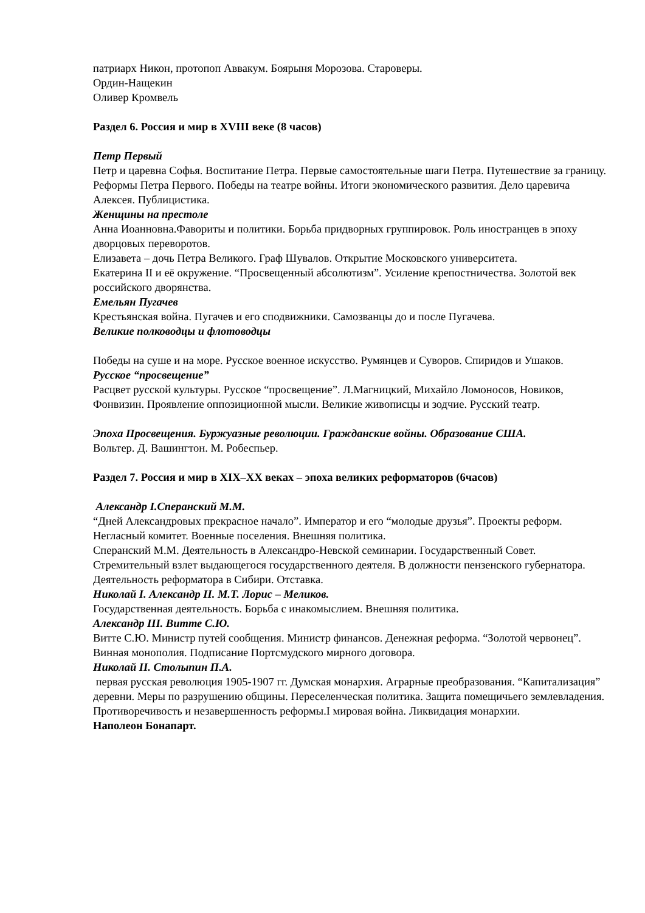патриарх Никон, протопоп Аввакум. Боярыня Морозова. Староверы.
Ордин-Нащекин
Оливер Кромвель
Раздел 6. Россия и мир в XVIII веке (8 часов)
Петр Первый
Петр и царевна Софья. Воспитание Петра. Первые самостоятельные шаги Петра. Путешествие за границу. Реформы Петра Первого. Победы на театре войны. Итоги экономического развития. Дело царевича Алексея. Публицистика.
Женщины на престоле
Анна Иоанновна.Фавориты и политики. Борьба придворных группировок. Роль иностранцев в эпоху дворцовых переворотов.
Елизавета – дочь Петра Великого. Граф Шувалов. Открытие Московского университета.
Екатерина II и её окружение. “Просвещенный абсолютизм”. Усиление крепостничества. Золотой век российского дворянства.
Емельян Пугачев
Крестьянская война. Пугачев и его сподвижники. Самозванцы до и после Пугачева.
Великие полководцы и флотоводцы
Победы на суше и на море. Русское военное искусство. Румянцев и Суворов. Спиридов и Ушаков.
Русское “просвещение”
Расцвет русской культуры. Русское “просвещение”. Л.Магницкий, Михайло Ломоносов, Новиков, Фонвизин. Проявление оппозиционной мысли. Великие живописцы и зодчие. Русский театр.
Эпоха Просвещения. Буржуазные революции. Гражданские войны. Образование США.
Вольтер. Д. Вашингтон. М. Робеспьер.
Раздел 7. Россия и мир в XIX–XX веках – эпоха великих реформаторов (6часов)
Александр I.Сперанский М.М.
“Дней Александровых прекрасное начало”. Император и его “молодые друзья”. Проекты реформ. Негласный комитет. Военные поселения. Внешняя политика.
Сперанский М.М. Деятельность в Александро-Невской семинарии. Государственный Совет. Стремительный взлет выдающегося государственного деятеля. В должности пензенского губернатора. Деятельность реформатора в Сибири. Отставка.
Николай I. Александр II. М.Т. Лорис – Меликов.
Государственная деятельность. Борьба с инакомыслием. Внешняя политика.
Александр III. Витте С.Ю.
Витте С.Ю. Министр путей сообщения. Министр финансов. Денежная реформа. “Золотой червонец”. Винная монополия. Подписание Портсмудского мирного договора.
Николай II. Столыпин П.А.
первая русская революция 1905-1907 гг. Думская монархия. Аграрные преобразования. “Капитализация” деревни. Меры по разрушению общины. Переселенческая политика. Защита помещичьего землевладения. Противоречивость и незавершенность реформы.I мировая война. Ликвидация монархии.
Наполеон Бонапарт.